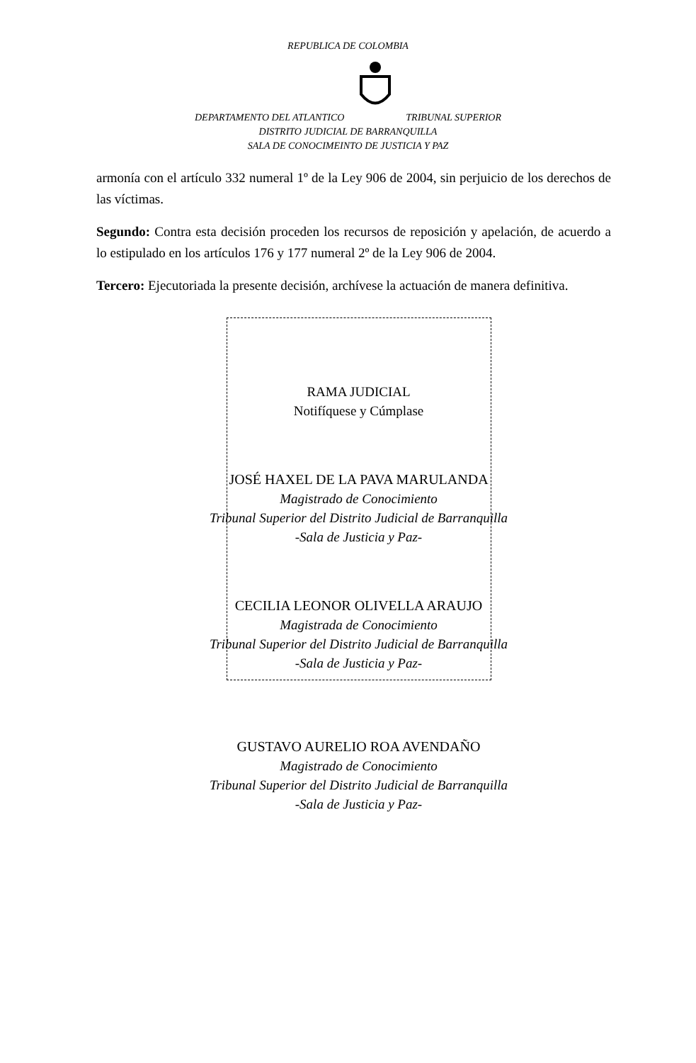REPUBLICA DE COLOMBIA
DEPARTAMENTO DEL ATLANTICO TRIBUNAL SUPERIOR
DISTRITO JUDICIAL DE BARRANQUILLA
SALA DE CONOCIMEINTO DE JUSTICIA Y PAZ
armonía con el artículo 332 numeral 1º de la Ley 906 de 2004, sin perjuicio de los derechos de las víctimas.
Segundo: Contra esta decisión proceden los recursos de reposición y apelación, de acuerdo a lo estipulado en los artículos 176 y 177 numeral 2º de la Ley 906 de 2004.
Tercero: Ejecutoriada la presente decisión, archívese la actuación de manera definitiva.
RAMA JUDICIAL
Notifíquese y Cúmplase
JOSÉ HAXEL DE LA PAVA MARULANDA
Magistrado de Conocimiento
Tribunal Superior del Distrito Judicial de Barranquilla
-Sala de Justicia y Paz-
CECILIA LEONOR OLIVELLA ARAUJO
Magistrada de Conocimiento
Tribunal Superior del Distrito Judicial de Barranquilla
-Sala de Justicia y Paz-
GUSTAVO AURELIO ROA AVENDAÑO
Magistrado de Conocimiento
Tribunal Superior del Distrito Judicial de Barranquilla
-Sala de Justicia y Paz-